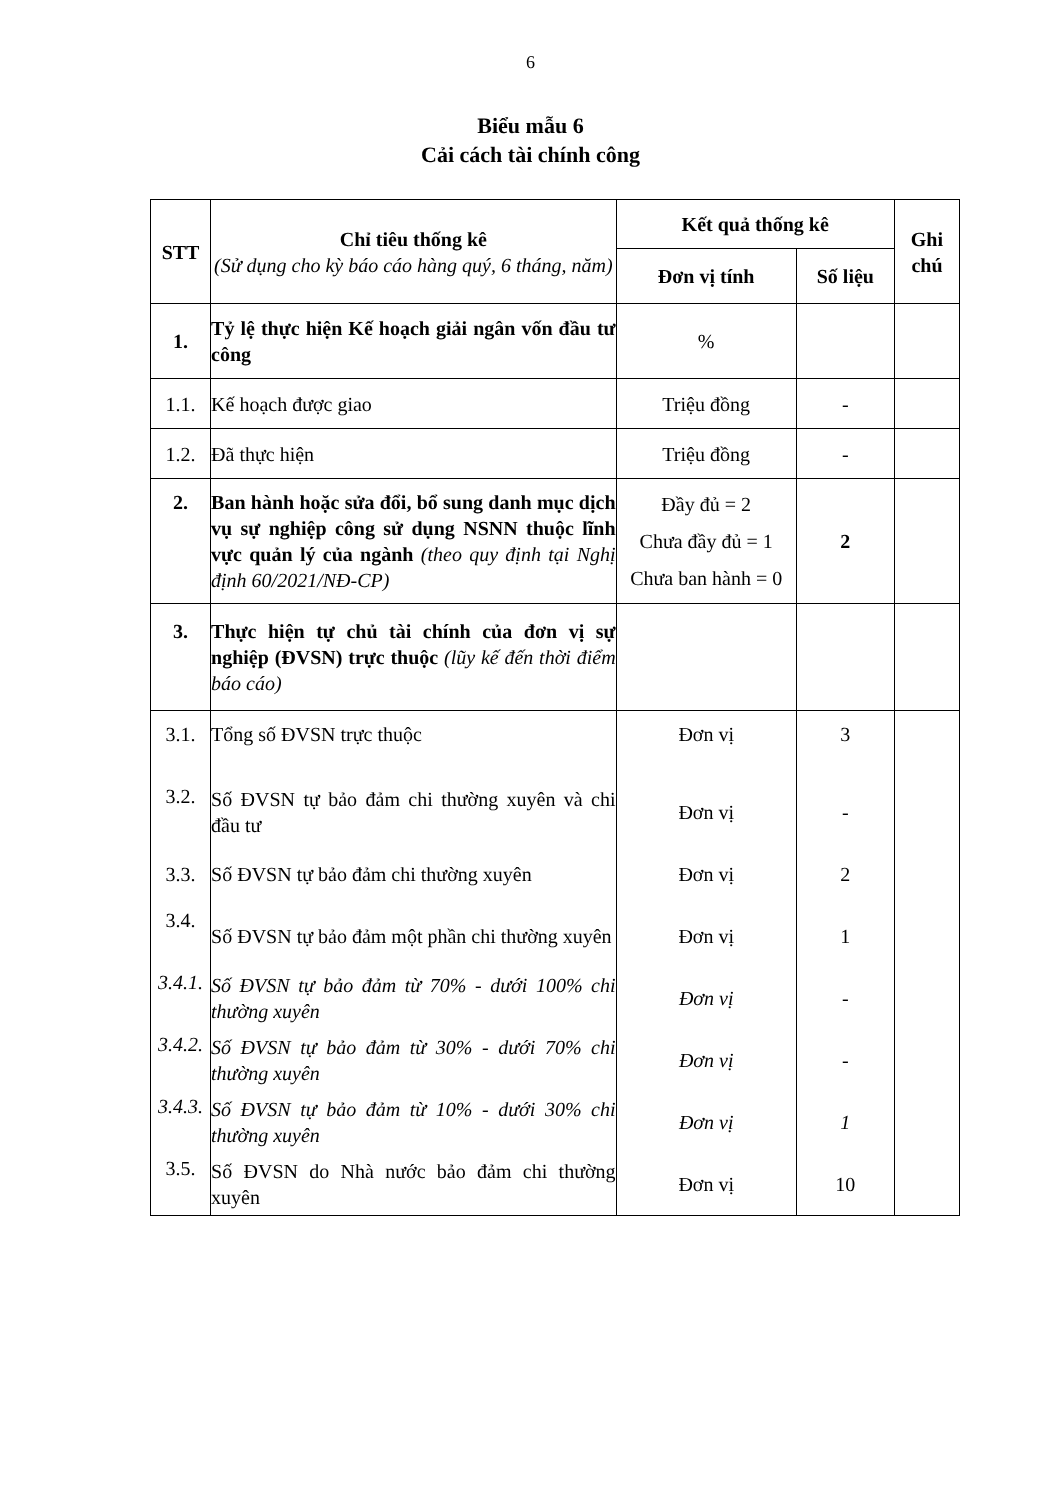6
Biểu mẫu 6
Cải cách tài chính công
| STT | Chỉ tiêu thống kê (Sử dụng cho kỳ báo cáo hàng quý, 6 tháng, năm) | Kết quả thống kê | | Ghi chú |
| --- | --- | --- | --- | --- |
| | | Đơn vị tính | Số liệu | |
| 1. | Tỷ lệ thực hiện Kế hoạch giải ngân vốn đầu tư công | % | | |
| 1.1. | Kế hoạch được giao | Triệu đồng | - | |
| 1.2. | Đã thực hiện | Triệu đồng | - | |
| 2. | Ban hành hoặc sửa đổi, bổ sung danh mục dịch vụ sự nghiệp công sử dụng NSNN thuộc lĩnh vực quản lý của ngành (theo quy định tại Nghị định 60/2021/NĐ-CP) | Đầy đủ = 2 Chưa đầy đủ = 1 Chưa ban hành = 0 | 2 | |
| 3. | Thực hiện tự chủ tài chính của đơn vị sự nghiệp (ĐVSN) trực thuộc (lũy kế đến thời điểm báo cáo) | | | |
| 3.1. | Tổng số ĐVSN trực thuộc | Đơn vị | 3 | |
| 3.2. | Số ĐVSN tự bảo đảm chi thường xuyên và chi đầu tư | Đơn vị | - | |
| 3.3. | Số ĐVSN tự bảo đảm chi thường xuyên | Đơn vị | 2 | |
| 3.4. | Số ĐVSN tự bảo đảm một phần chi thường xuyên | Đơn vị | 1 | |
| 3.4.1. | Số ĐVSN tự bảo đảm từ 70% - dưới 100% chi thường xuyên | Đơn vị | - | |
| 3.4.2. | Số ĐVSN tự bảo đảm từ 30% - dưới 70% chi thường xuyên | Đơn vị | - | |
| 3.4.3. | Số ĐVSN tự bảo đảm từ 10% - dưới 30% chi thường xuyên | Đơn vị | 1 | |
| 3.5. | Số ĐVSN do Nhà nước bảo đảm chi thường xuyên | Đơn vị | 10 | |